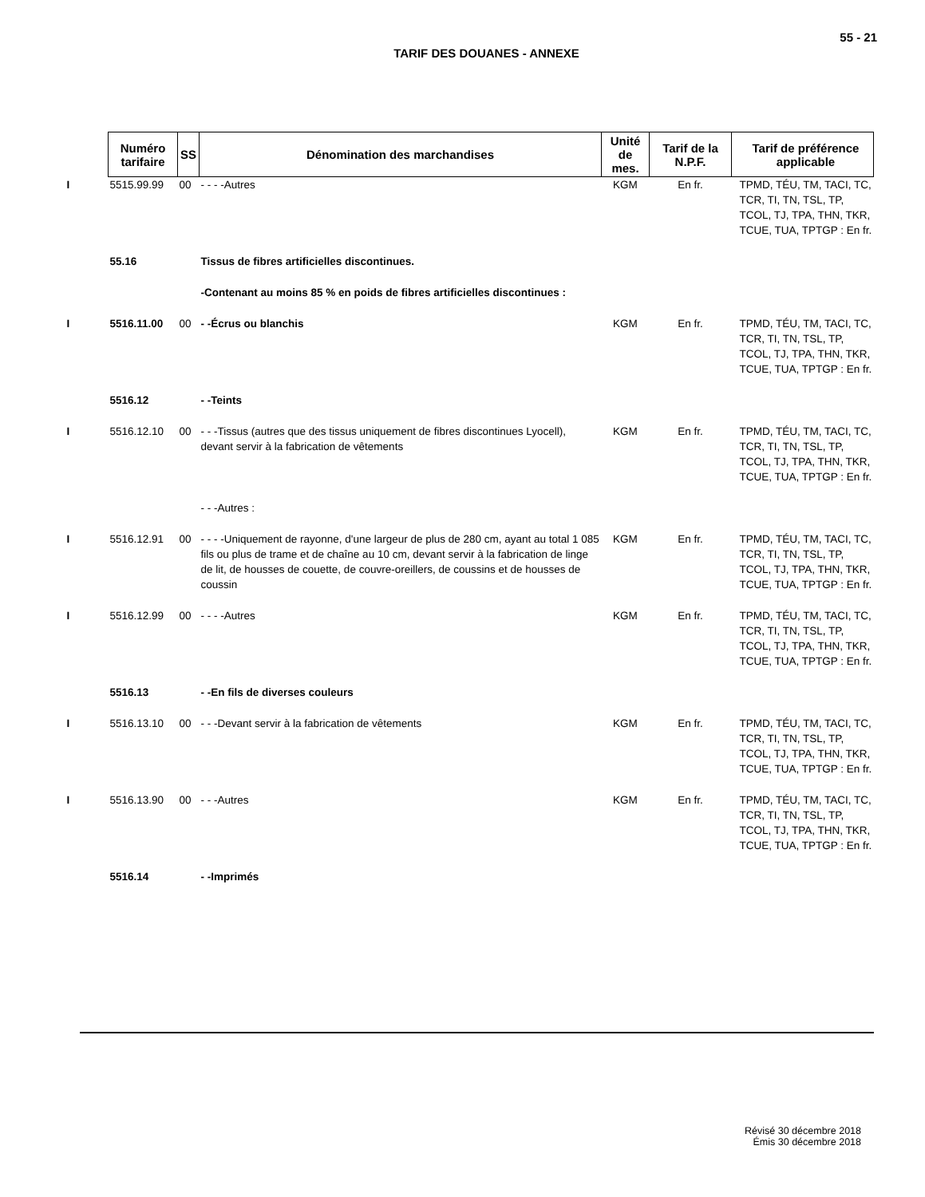55 - 21
TARIF DES DOUANES - ANNEXE
| Numéro tarifaire | SS | Dénomination des marchandises | Unité de mes. | Tarif de la N.P.F. | Tarif de préférence applicable |
| --- | --- | --- | --- | --- | --- |
| I 5515.99.99 | 00 | - - - -Autres | KGM | En fr. | TPMD, TÉU, TM, TACI, TC, TCR, TI, TN, TSL, TP, TCOL, TJ, TPA, THN, TKR, TCUE, TUA, TPTGP : En fr. |
| 55.16 | | Tissus de fibres artificielles discontinues. | | | |
| | | -Contenant au moins 85 % en poids de fibres artificielles discontinues : | | | |
| I 5516.11.00 | 00 | - -Écrus ou blanchis | KGM | En fr. | TPMD, TÉU, TM, TACI, TC, TCR, TI, TN, TSL, TP, TCOL, TJ, TPA, THN, TKR, TCUE, TUA, TPTGP : En fr. |
| 5516.12 | | - -Teints | | | |
| I 5516.12.10 | 00 | - - -Tissus (autres que des tissus uniquement de fibres discontinues Lyocell), devant servir à la fabrication de vêtements | KGM | En fr. | TPMD, TÉU, TM, TACI, TC, TCR, TI, TN, TSL, TP, TCOL, TJ, TPA, THN, TKR, TCUE, TUA, TPTGP : En fr. |
| | | - - -Autres : | | | |
| I 5516.12.91 | 00 | - - - -Uniquement de rayonne, d'une largeur de plus de 280 cm, ayant au total 1 085 fils ou plus de trame et de chaîne au 10 cm, devant servir à la fabrication de linge de lit, de housses de couette, de couvre-oreillers, de coussins et de housses de coussin | KGM | En fr. | TPMD, TÉU, TM, TACI, TC, TCR, TI, TN, TSL, TP, TCOL, TJ, TPA, THN, TKR, TCUE, TUA, TPTGP : En fr. |
| I 5516.12.99 | 00 | - - - -Autres | KGM | En fr. | TPMD, TÉU, TM, TACI, TC, TCR, TI, TN, TSL, TP, TCOL, TJ, TPA, THN, TKR, TCUE, TUA, TPTGP : En fr. |
| 5516.13 | | - -En fils de diverses couleurs | | | |
| I 5516.13.10 | 00 | - - -Devant servir à la fabrication de vêtements | KGM | En fr. | TPMD, TÉU, TM, TACI, TC, TCR, TI, TN, TSL, TP, TCOL, TJ, TPA, THN, TKR, TCUE, TUA, TPTGP : En fr. |
| I 5516.13.90 | 00 | - - -Autres | KGM | En fr. | TPMD, TÉU, TM, TACI, TC, TCR, TI, TN, TSL, TP, TCOL, TJ, TPA, THN, TKR, TCUE, TUA, TPTGP : En fr. |
| 5516.14 | | - -Imprimés | | | |
Révisé 30 décembre 2018
Émis 30 décembre 2018